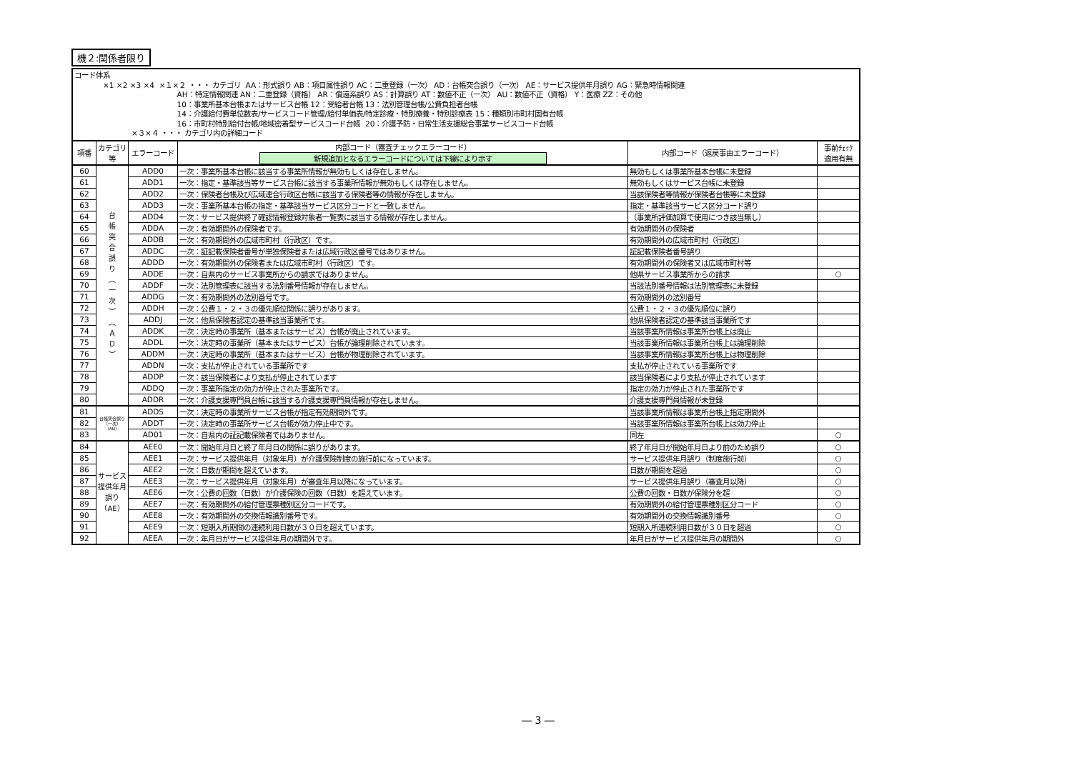機２:関係者限り
コード体系 ×1 ×2 ×3 ×4 ×１×２ ・・・ カテゴリ AA：形式誤り AB：項目属性誤り AC：二重登録（一次） AD：台帳突合誤り（一次） AE：サービス提供年月誤り AG：緊急時情報関連 AH：特定情報関連 AN：二重登録（資格） AR：償還系誤り AS：計算誤り AT：数値不正（一次） AU：数値不正（資格） Y：医療 ZZ：その他 10：事業所基本台帳またはサービス台帳 12：受給者台帳 13：法別管理台帳/公費負担者台帳 14：介護給付費単位数表/サービスコード管理/給付単価表/特定診療・特別療養・特別診療表 15：種類別市町村固有台帳 16：市町村特別給付台帳/地域密着型サービスコード台帳 20：介護予防・日常生活支援総合事業サービスコード台帳 ×３×４ ・・・ カテゴリ内の詳細コード
| 項番 | カテゴリ等 | エラーコード | 内部コード（審査チェックエラーコード） 新規追加となるエラーコードについては下線により示す | 内部コード（返戻事由エラーコード） | 事前ﾁｪｯｸ 適用有無 |
| --- | --- | --- | --- | --- | --- |
| 60 | 台 帳 突 合 誤 り ︵ 一 次 ︶ ︵ Ａ Ｄ ︶ | ADD0 | 一次：事業所基本台帳に該当する事業所情報が無効もしくは存在しません。 | 無効もしくは事業所基本台帳に未登録 | |
| 61 | | ADD1 | 一次：指定・基準該当等サービス台帳に該当する事業所情報が無効もしくは存在しません。 | 無効もしくはサービス台帳に未登録 | |
| 62 | | ADD2 | 一次：保険者台帳及び広域連合行政区台帳に該当する保険者等の情報が存在しません。 | 当該保険者等情報が保険者台帳等に未登録 | |
| 63 | | ADD3 | 一次：事業所基本台帳の指定・基準該当サービス区分コードと一致しません。 | 指定・基準該当サービス区分コード誤り | |
| 64 | | ADD4 | 一次：サービス提供終了確認情報登録対象者一覧表に該当する情報が存在しません。 | （事業所評価加算で使用につき該当無し） | |
| 65 | | ADDA | 一次：有効期間外の保険者です。 | 有効期間外の保険者 | |
| 66 | | ADDB | 一次：有効期間外の広域市町村（行政区）です。 | 有効期間外の広域市町村（行政区） | |
| 67 | | ADDC | 一次：証記載保険者番号が単独保険者または広域行政区番号ではありません。 | 証記載保険者番号誤り | |
| 68 | | ADDD | 一次：有効期間外の保険者または広域市町村（行政区）です。 | 有効期間外の保険者又は広域市町村等 | |
| 69 | | ADDE | 一次：自県内のサービス事業所からの請求ではありません。 | 他県サービス事業所からの請求 | ○ |
| 70 | | ADDF | 一次：法別管理表に該当する法別番号情報が存在しません。 | 当該法別番号情報は法別管理表に未登録 | |
| 71 | | ADDG | 一次：有効期間外の法別番号です。 | 有効期間外の法別番号 | |
| 72 | | ADDH | 一次：公費１・２・３の優先順位関係に誤りがあります。 | 公費１・２・３の優先順位に誤り | |
| 73 | | ADDJ | 一次：他県保険者認定の基準該当事業所です。 | 他県保険者認定の基準該当事業所です | |
| 74 | | ADDK | 一次：決定時の事業所（基本またはサービス）台帳が廃止されています。 | 当該事業所情報は事業所台帳上は廃止 | |
| 75 | | ADDL | 一次：決定時の事業所（基本またはサービス）台帳が論理削除されています。 | 当該事業所情報は事業所台帳上は論理削除 | |
| 76 | | ADDM | 一次：決定時の事業所（基本またはサービス）台帳が物理削除されています。 | 当該事業所情報は事業所台帳上は物理削除 | |
| 77 | | ADDN | 一次：支払が停止されている事業所です | 支払が停止されている事業所です | |
| 78 | | ADDP | 一次：該当保険者により支払が停止されています | 該当保険者により支払が停止されています | |
| 79 | | ADDQ | 一次：事業所指定の効力が停止された事業所です。 | 指定の効力が停止された事業所です | |
| 80 | | ADDR | 一次：介護支援専門員台帳に該当する介護支援専門員情報が存在しません。 | 介護支援専門員情報が未登録 | |
| 81 | 台帳突合誤り（一次）（AD） | ADDS | 一次：決定時の事業所サービス台帳が指定有効期間外です。 | 当該事業所情報は事業所台帳上指定期間外 | |
| 82 | | ADDT | 一次：決定時の事業所サービス台帳が効力停止中です。 | 当該事業所情報は事業所台帳上は効力停止 | |
| 83 | | AD01 | 一次：自県内の証記載保険者ではありません。 | 同左 | ○ |
| 84 | サービス提供年月誤り（AE） | AEE0 | 一次：開始年月日と終了年月日の関係に誤りがあります。 | 終了年月日が開始年月日より前のため誤り | ○ |
| 85 | | AEE1 | 一次：サービス提供年月（対象年月）が介護保険制度の施行前になっています。 | サービス提供年月誤り（制度施行前） | ○ |
| 86 | | AEE2 | 一次：日数が期間を超えています。 | 日数が期間を超過 | ○ |
| 87 | | AEE3 | 一次：サービス提供年月（対象年月）が審査年月以降になっています。 | サービス提供年月誤り（審査月以降） | ○ |
| 88 | | AEE6 | 一次：公費の回数（日数）が介護保険の回数（日数）を超えています。 | 公費の回数・日数が保険分を超 | ○ |
| 89 | | AEE7 | 一次：有効期間外の給付管理票種別区分コードです。 | 有効期間外の給付管理票種別区分コード | ○ |
| 90 | | AEE8 | 一次：有効期間外の交換情報識別番号です。 | 有効期間外の交換情報識別番号 | ○ |
| 91 | | AEE9 | 一次：短期入所期間の連続利用日数が３０日を超えています。 | 短期入所連続利用日数が３０日を超過 | ○ |
| 92 | | AEEA | 一次：年月日がサービス提供年月の期間外です。 | 年月日がサービス提供年月の期間外 | ○ |
― 3 ―